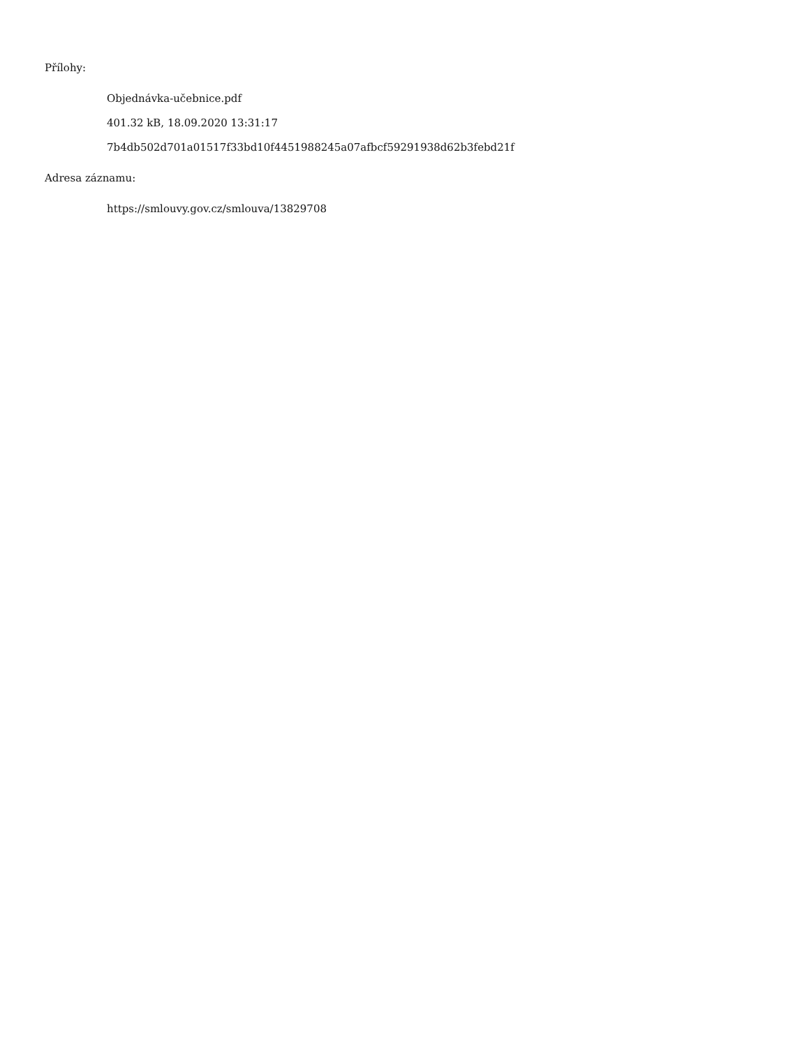Přílohy:
Objednávka-učebnice.pdf
401.32 kB, 18.09.2020 13:31:17
7b4db502d701a01517f33bd10f4451988245a07afbcf59291938d62b3febd21f
Adresa záznamu:
https://smlouvy.gov.cz/smlouva/13829708